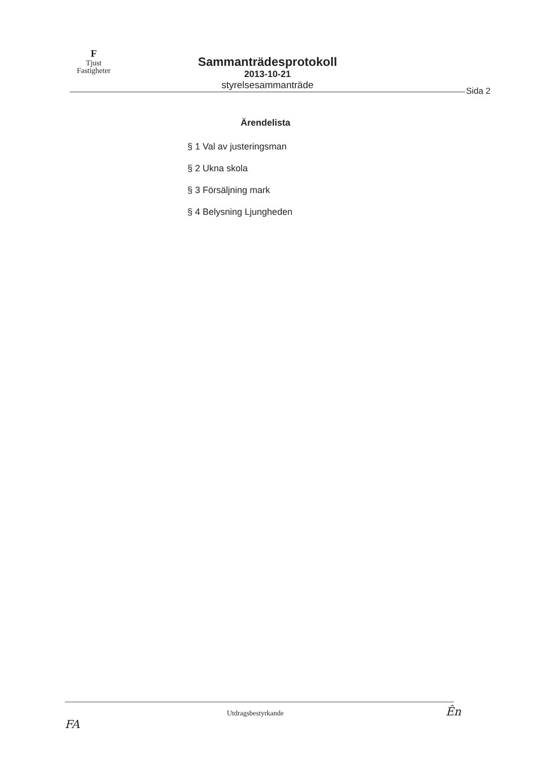F
Tjust
Fastigheter
Sammanträdesprotokoll
2013-10-21
styrelsesammanträde
Sida 2
Ärendelista
§ 1 Val av justeringsman
§ 2 Ukna skola
§ 3 Försäljning mark
§ 4 Belysning Ljungheden
Utdragsbestyrkande Ên FA